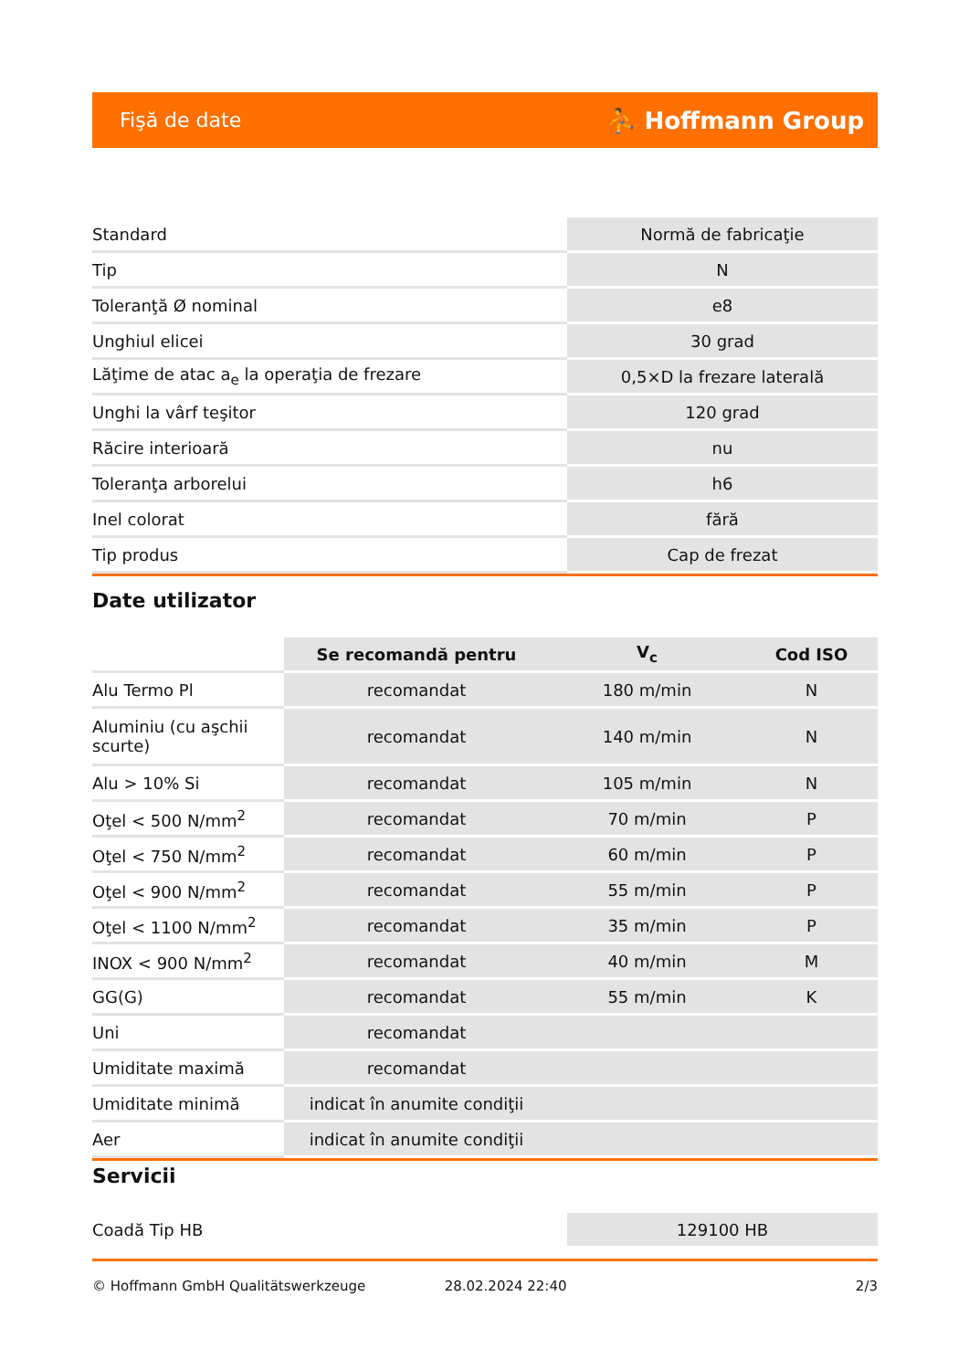Fişă de date ⛹ Hoffmann Group
| Standard | Normă de fabricaţie |
| Tip | N |
| Toleranţă Ø nominal | e8 |
| Unghiul elicei | 30 grad |
| Lăţime de atac a<sub>e</sub> la operaţia de frezare | 0,5×D la frezare laterală |
| Unghi la vârf teşitor | 120 grad |
| Răcire interioară | nu |
| Toleranţa arborelui | h6 |
| Inel colorat | fără |
| Tip produs | Cap de frezat |
Date utilizator
| | Se recomandă pentru | V<sub>c</sub> | Cod ISO |
| --- | --- | --- | --- |
| Alu Termo Pl | recomandat | 180 m/min | N |
| Aluminiu (cu aşchii scurte) | recomandat | 140 m/min | N |
| Alu > 10% Si | recomandat | 105 m/min | N |
| Oţel < 500 N/mm<sup>2</sup> | recomandat | 70 m/min | P |
| Oţel < 750 N/mm<sup>2</sup> | recomandat | 60 m/min | P |
| Oţel < 900 N/mm<sup>2</sup> | recomandat | 55 m/min | P |
| Oţel < 1100 N/mm<sup>2</sup> | recomandat | 35 m/min | P |
| INOX < 900 N/mm<sup>2</sup> | recomandat | 40 m/min | M |
| GG(G) | recomandat | 55 m/min | K |
| Uni | recomandat | | |
| Umiditate maximă | recomandat | | |
| Umiditate minimă | indicat în anumite condiţii | | |
| Aer | indicat în anumite condiţii | | |
Servicii
| Coadă Tip HB | 129100 HB |
© Hoffmann GmbH Qualitätswerkzeuge 28.02.2024 22:40 2/3